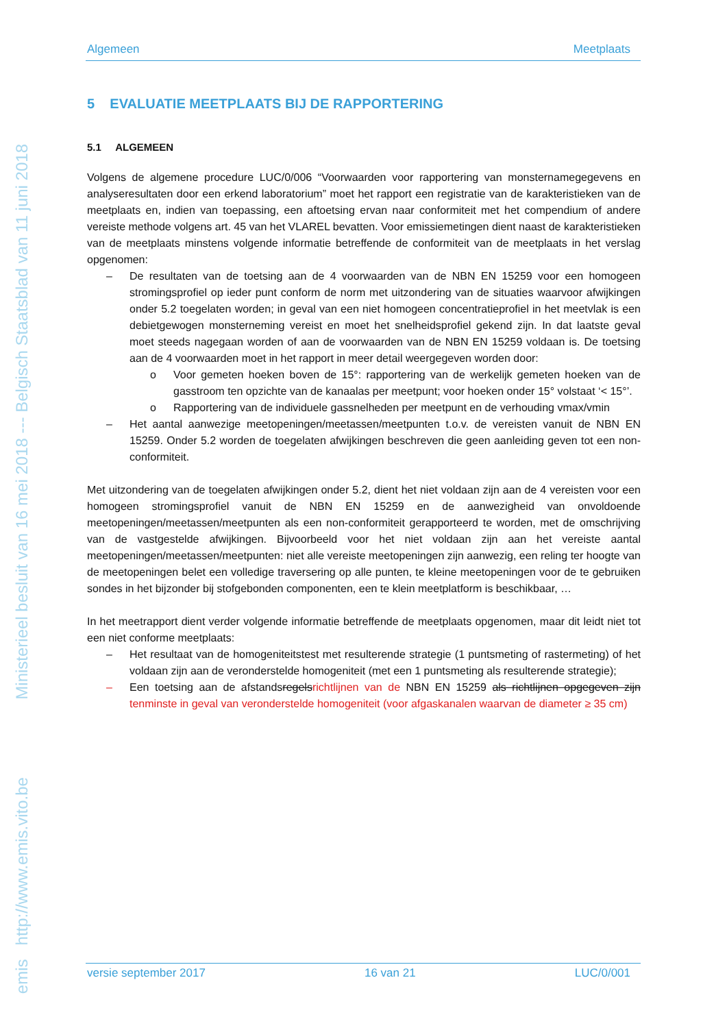emis http://www.emis.vito.be Ministerieel besluit van 16 mei 2018 --- Belgisch Staatsblad van 11 juni 2018
Algemeen Meetplaats
5 EVALUATIE MEETPLAATS BIJ DE RAPPORTERING
5.1 ALGEMEEN
Volgens de algemene procedure LUC/0/006 “Voorwaarden voor rapportering van monsternamegegevens en analyseresultaten door een erkend laboratorium” moet het rapport een registratie van de karakteristieken van de meetplaats en, indien van toepassing, een aftoetsing ervan naar conformiteit met het compendium of andere vereiste methode volgens art. 45 van het VLAREL bevatten. Voor emissiemetingen dient naast de karakteristieken van de meetplaats minstens volgende informatie betreffende de conformiteit van de meetplaats in het verslag opgenomen:
– De resultaten van de toetsing aan de 4 voorwaarden van de NBN EN 15259 voor een homogeen stromingsprofiel op ieder punt conform de norm met uitzondering van de situaties waarvoor afwijkingen onder 5.2 toegelaten worden; in geval van een niet homogeen concentratieprofiel in het meetvlak is een debietgewogen monsterneming vereist en moet het snelheidsprofiel gekend zijn. In dat laatste geval moet steeds nagegaan worden of aan de voorwaarden van de NBN EN 15259 voldaan is. De toetsing aan de 4 voorwaarden moet in het rapport in meer detail weergegeven worden door:
o Voor gemeten hoeken boven de 15°: rapportering van de werkelijk gemeten hoeken van de gasstroom ten opzichte van de kanaalas per meetpunt; voor hoeken onder 15° volstaat ‘< 15°’.
o Rapportering van de individuele gassnelheden per meetpunt en de verhouding vmax/vmin
– Het aantal aanwezige meetopeningen/meetassen/meetpunten t.o.v. de vereisten vanuit de NBN EN 15259. Onder 5.2 worden de toegelaten afwijkingen beschreven die geen aanleiding geven tot een non-conformiteit.
Met uitzondering van de toegelaten afwijkingen onder 5.2, dient het niet voldaan zijn aan de 4 vereisten voor een homogeen stromingsprofiel vanuit de NBN EN 15259 en de aanwezigheid van onvoldoende meetopeningen/meetassen/meetpunten als een non-conformiteit gerapporteerd te worden, met de omschrijving van de vastgestelde afwijkingen. Bijvoorbeeld voor het niet voldaan zijn aan het vereiste aantal meetopeningen/meetassen/meetpunten: niet alle vereiste meetopeningen zijn aanwezig, een reling ter hoogte van de meetopeningen belet een volledige traversering op alle punten, te kleine meetopeningen voor de te gebruiken sondes in het bijzonder bij stofgebonden componenten, een te klein meetplatform is beschikbaar, …
In het meetrapport dient verder volgende informatie betreffende de meetplaats opgenomen, maar dit leidt niet tot een niet conforme meetplaats:
– Het resultaat van de homogeniteitstest met resulterende strategie (1 puntsmeting of rastermeting) of het voldaan zijn aan de veronderstelde homogeniteit (met een 1 puntsmeting als resulterende strategie);
– Een toetsing aan de afstandsregelsrichtlijnen van de NBN EN 15259 als richtlijnen opgegeven zijn tenminste in geval van veronderstelde homogeniteit (voor afgaskanalen waarvan de diameter ≥ 35 cm)
versie september 2017 16 van 21 LUC/0/001